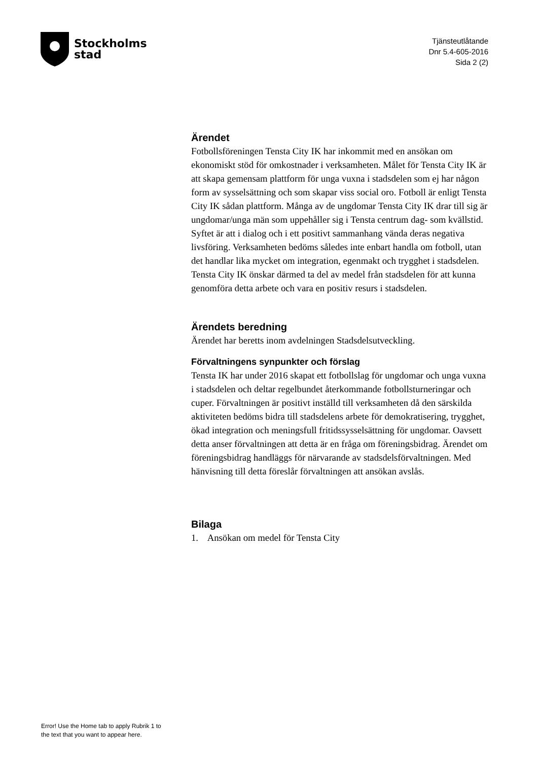Stockholms
stad
Tjänsteutlåtande
Dnr 5.4-605-2016
Sida 2 (2)
Ärendet
Fotbollsföreningen Tensta City IK har inkommit med en ansökan om ekonomiskt stöd för omkostnader i verksamheten. Målet för Tensta City IK är att skapa gemensam plattform för unga vuxna i stadsdelen som ej har någon form av sysselsättning och som skapar viss social oro. Fotboll är enligt Tensta City IK sådan plattform. Många av de ungdomar Tensta City IK drar till sig är ungdomar/unga män som uppehåller sig i Tensta centrum dag- som kvällstid. Syftet är att i dialog och i ett positivt sammanhang vända deras negativa livsföring. Verksamheten bedöms således inte enbart handla om fotboll, utan det handlar lika mycket om integration, egenmakt och trygghet i stadsdelen. Tensta City IK önskar därmed ta del av medel från stadsdelen för att kunna genomföra detta arbete och vara en positiv resurs i stadsdelen.
Ärendets beredning
Ärendet har beretts inom avdelningen Stadsdelsutveckling.
Förvaltningens synpunkter och förslag
Tensta IK har under 2016 skapat ett fotbollslag för ungdomar och unga vuxna i stadsdelen och deltar regelbundet återkommande fotbollsturneringar och cuper. Förvaltningen är positivt inställd till verksamheten då den särskilda aktiviteten bedöms bidra till stadsdelens arbete för demokratisering, trygghet, ökad integration och meningsfull fritidssysselsättning för ungdomar. Oavsett detta anser förvaltningen att detta är en fråga om föreningsbidrag. Ärendet om föreningsbidrag handläggs för närvarande av stadsdelsförvaltningen. Med hänvisning till detta föreslår förvaltningen att ansökan avslås.
Bilaga
1. Ansökan om medel för Tensta City
Error! Use the Home tab to apply Rubrik 1 to
the text that you want to appear here.